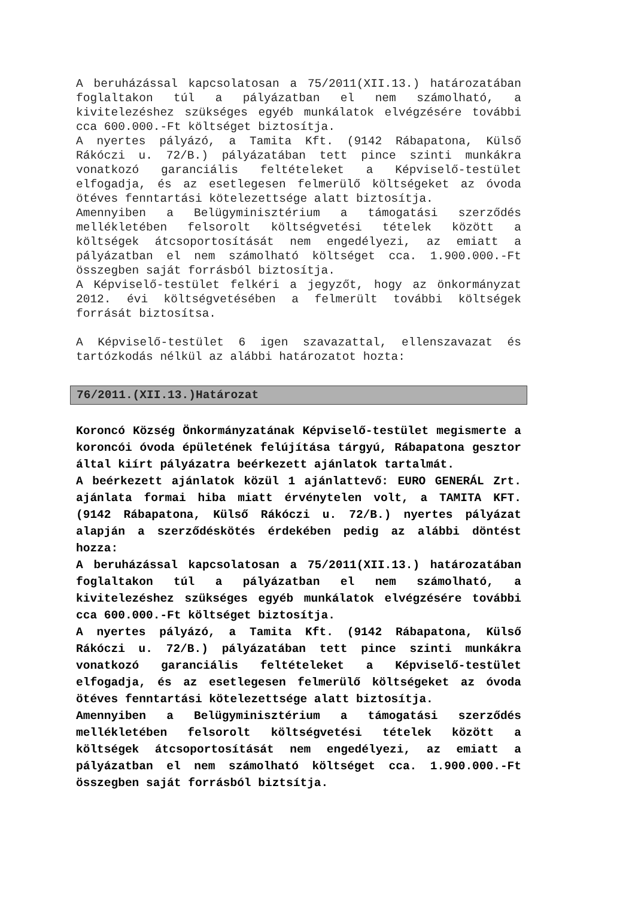A beruházással kapcsolatosan a 75/2011(XII.13.) határozatában foglaltakon túl a pályázatban el nem számolható, a kivitelezéshez szükséges egyéb munkálatok elvégzésére további cca 600.000.-Ft költséget biztosítja.
A nyertes pályázó, a Tamita Kft. (9142 Rábapatona, Külső Rákóczi u. 72/B.) pályázatában tett pince szinti munkákra vonatkozó garanciális feltételeket a Képviselő-testület elfogadja, és az esetlegesen felmerülő költségeket az óvoda ötéves fenntartási kötelezettsége alatt biztosítja.
Amennyiben a Belügyminisztérium a támogatási szerződés mellékletében felsorolt költségvetési tételek között a költségek átcsoportosítását nem engedélyezi, az emiatt a pályázatban el nem számolható költséget cca. 1.900.000.-Ft összegben saját forrásból biztosítja.
A Képviselő-testület felkéri a jegyzőt, hogy az önkormányzat 2012. évi költségvetésében a felmerült további költségek forrását biztosítsa.
A Képviselő-testület 6 igen szavazattal, ellenszavazat és tartózkodás nélkül az alábbi határozatot hozta:
76/2011.(XII.13.)Határozat
Koroncó Község Önkormányzatának Képviselő-testület megismerte a koroncói óvoda épületének felújítása tárgyú, Rábapatona gesztor által kiírt pályázatra beérkezett ajánlatok tartalmát.
A beérkezett ajánlatok közül 1 ajánlattevő: EURO GENERÁL Zrt. ajánlata formai hiba miatt érvénytelen volt, a TAMITA KFT. (9142 Rábapatona, Külső Rákóczi u. 72/B.) nyertes pályázat alapján a szerződéskötés érdekében pedig az alábbi döntést hozza:
A beruházással kapcsolatosan a 75/2011(XII.13.) határozatában foglaltakon túl a pályázatban el nem számolható, a kivitelezéshez szükséges egyéb munkálatok elvégzésére további cca 600.000.-Ft költséget biztosítja.
A nyertes pályázó, a Tamita Kft. (9142 Rábapatona, Külső Rákóczi u. 72/B.) pályázatában tett pince szinti munkákra vonatkozó garanciális feltételeket a Képviselő-testület elfogadja, és az esetlegesen felmerülő költségeket az óvoda ötéves fenntartási kötelezettsége alatt biztosítja.
Amennyiben a Belügyminisztérium a támogatási szerződés mellékletében felsorolt költségvetési tételek között a költségek átcsoportosítását nem engedélyezi, az emiatt a pályázatban el nem számolható költséget cca. 1.900.000.-Ft összegben saját forrásból biztsítja.